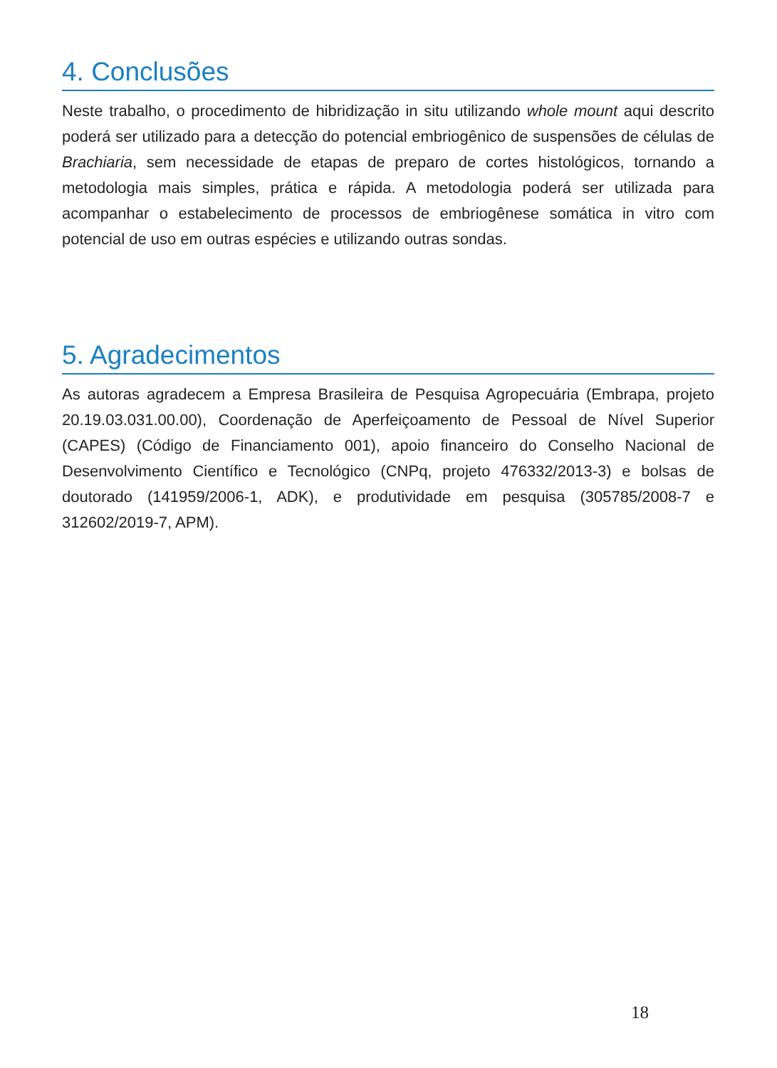4. Conclusões
Neste trabalho, o procedimento de hibridização in situ utilizando whole mount aqui descrito poderá ser utilizado para a detecção do potencial embriogênico de suspensões de células de Brachiaria, sem necessidade de etapas de preparo de cortes histológicos, tornando a metodologia mais simples, prática e rápida. A metodologia poderá ser utilizada para acompanhar o estabelecimento de processos de embriogênese somática in vitro com potencial de uso em outras espécies e utilizando outras sondas.
5. Agradecimentos
As autoras agradecem a Empresa Brasileira de Pesquisa Agropecuária (Embrapa, projeto 20.19.03.031.00.00), Coordenação de Aperfeiçoamento de Pessoal de Nível Superior (CAPES) (Código de Financiamento 001), apoio financeiro do Conselho Nacional de Desenvolvimento Científico e Tecnológico (CNPq, projeto 476332/2013-3) e bolsas de doutorado (141959/2006-1, ADK), e produtividade em pesquisa (305785/2008-7 e 312602/2019-7, APM).
18